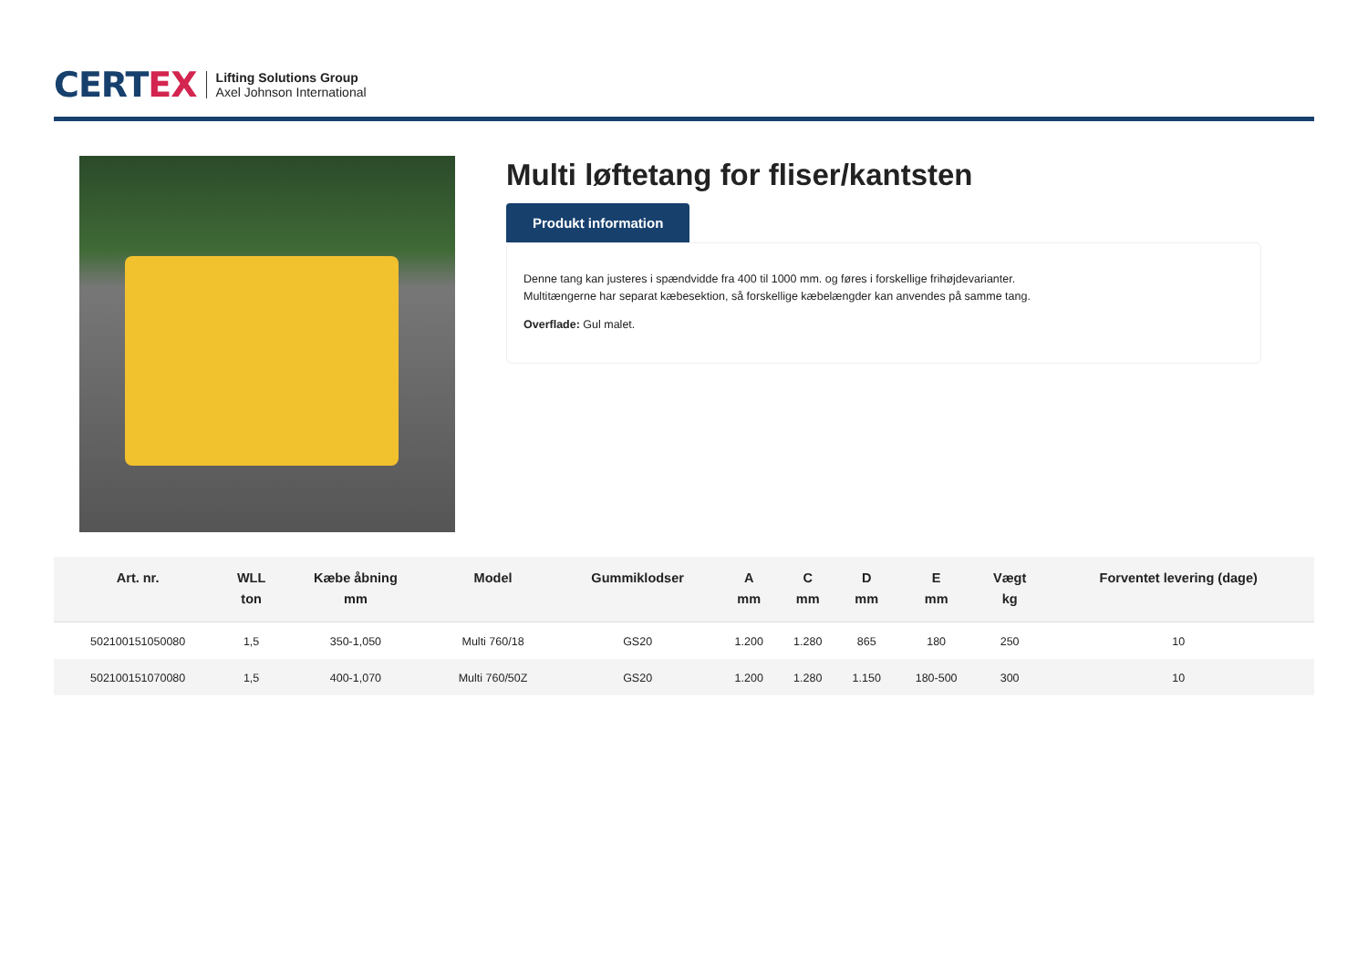CERTEX
Lifting Solutions Group
Axel Johnson International
Multi løftetang for fliser/kantsten
Produkt information
Denne tang kan justeres i spændvidde fra 400 til 1000 mm. og føres i forskellige frihøjdevarianter.
Multitængerne har separat kæbesektion, så forskellige kæbelængder kan anvendes på samme tang.
Overflade: Gul malet.
| Art. nr. | WLL ton | Kæbe åbning mm | Model | Gummiklodser | A mm | C mm | D mm | E mm | Vægt kg | Forventet levering (dage) |
| --- | --- | --- | --- | --- | --- | --- | --- | --- | --- | --- |
| 502100151050080 | 1,5 | 350-1,050 | Multi 760/18 | GS20 | 1.200 | 1.280 | 865 | 180 | 250 | 10 |
| 502100151070080 | 1,5 | 400-1,070 | Multi 760/50Z | GS20 | 1.200 | 1.280 | 1.150 | 180-500 | 300 | 10 |